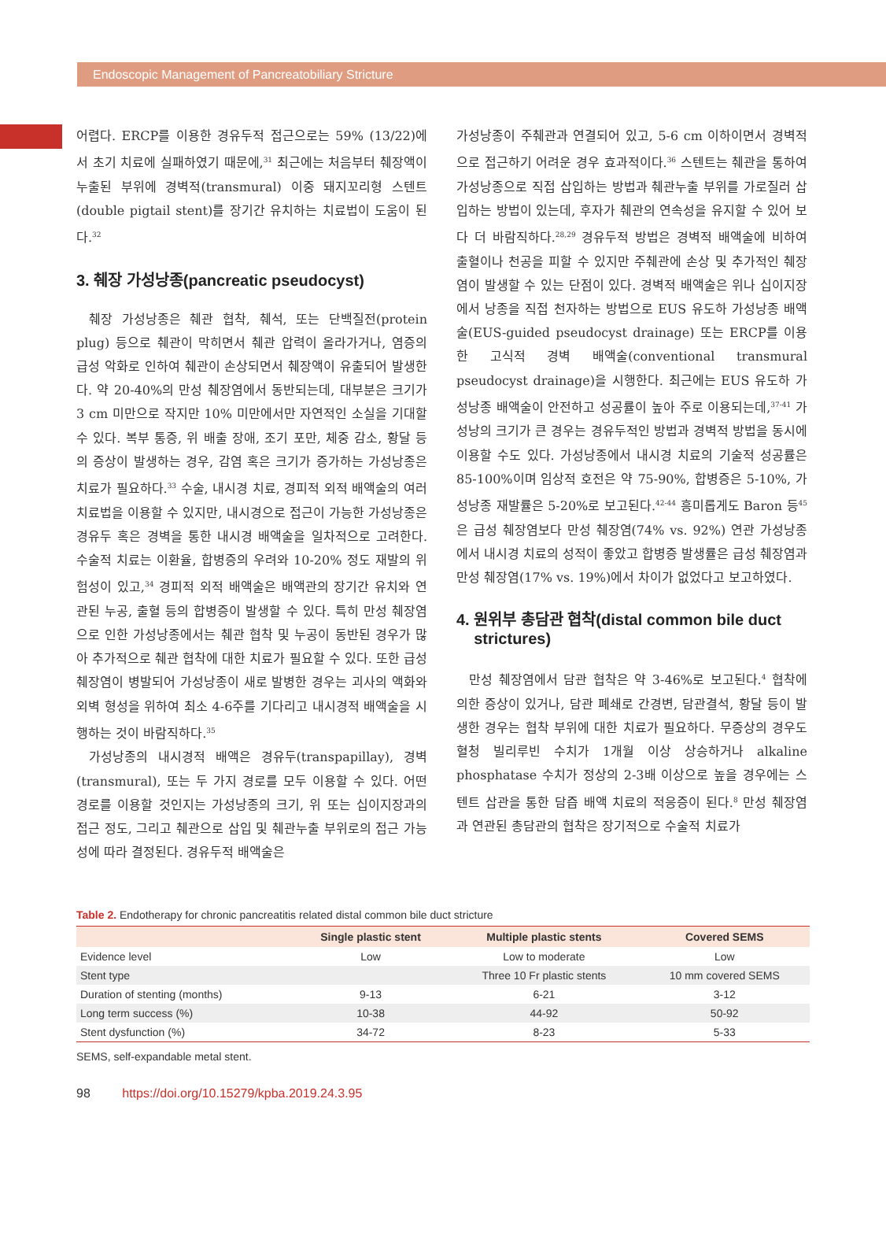Endoscopic Management of Pancreatobiliary Stricture
어렵다. ERCP를 이용한 경유두적 접근으로는 59% (13/22)에서 초기 치료에 실패하였기 때문에,<sup>31</sup> 최근에는 처음부터 췌장액이 누출된 부위에 경벽적(transmural) 이중 돼지꼬리형 스텐트(double pigtail stent)를 장기간 유치하는 치료법이 도움이 된다.<sup>32</sup>
3. 췌장 가성낭종(pancreatic pseudocyst)
췌장 가성낭종은 췌관 협착, 췌석, 또는 단백질전(protein plug) 등으로 췌관이 막히면서 췌관 압력이 올라가거나, 염증의 급성 악화로 인하여 췌관이 손상되면서 췌장액이 유출되어 발생한다. 약 20-40%의 만성 췌장염에서 동반되는데, 대부분은 크기가 3 cm 미만으로 작지만 10% 미만에서만 자연적인 소실을 기대할 수 있다. 복부 통증, 위 배출 장애, 조기 포만, 체중 감소, 황달 등의 증상이 발생하는 경우, 감염 혹은 크기가 증가하는 가성낭종은 치료가 필요하다.<sup>33</sup> 수술, 내시경 치료, 경피적 외적 배액술의 여러 치료법을 이용할 수 있지만, 내시경으로 접근이 가능한 가성낭종은 경유두 혹은 경벽을 통한 내시경 배액술을 일차적으로 고려한다. 수술적 치료는 이환율, 합병증의 우려와 10-20% 정도 재발의 위험성이 있고,<sup>34</sup> 경피적 외적 배액술은 배액관의 장기간 유치와 연관된 누공, 출혈 등의 합병증이 발생할 수 있다. 특히 만성 췌장염으로 인한 가성낭종에서는 췌관 협착 및 누공이 동반된 경우가 많아 추가적으로 췌관 협착에 대한 치료가 필요할 수 있다. 또한 급성 췌장염이 병발되어 가성낭종이 새로 발병한 경우는 괴사의 액화와 외벽 형성을 위하여 최소 4-6주를 기다리고 내시경적 배액술을 시행하는 것이 바람직하다.<sup>35</sup>
가성낭종의 내시경적 배액은 경유두(transpapillay), 경벽(transmural), 또는 두 가지 경로를 모두 이용할 수 있다. 어떤 경로를 이용할 것인지는 가성낭종의 크기, 위 또는 십이지장과의 접근 정도, 그리고 췌관으로 삽입 및 췌관누출 부위로의 접근 가능성에 따라 결정된다. 경유두적 배액술은
가성낭종이 주췌관과 연결되어 있고, 5-6 cm 이하이면서 경벽적으로 접근하기 어려운 경우 효과적이다.<sup>36</sup> 스텐트는 췌관을 통하여 가성낭종으로 직접 삽입하는 방법과 췌관누출 부위를 가로질러 삽입하는 방법이 있는데, 후자가 췌관의 연속성을 유지할 수 있어 보다 더 바람직하다.<sup>28,29</sup> 경유두적 방법은 경벽적 배액술에 비하여 출혈이나 천공을 피할 수 있지만 주췌관에 손상 및 추가적인 췌장염이 발생할 수 있는 단점이 있다. 경벽적 배액술은 위나 십이지장에서 낭종을 직접 천자하는 방법으로 EUS 유도하 가성낭종 배액술(EUS-guided pseudocyst drainage) 또는 ERCP를 이용한 고식적 경벽 배액술(conventional transmural pseudocyst drainage)을 시행한다. 최근에는 EUS 유도하 가성낭종 배액술이 안전하고 성공률이 높아 주로 이용되는데,<sup>37-41</sup> 가성낭의 크기가 큰 경우는 경유두적인 방법과 경벽적 방법을 동시에 이용할 수도 있다. 가성낭종에서 내시경 치료의 기술적 성공률은 85-100%이며 임상적 호전은 약 75-90%, 합병증은 5-10%, 가성낭종 재발률은 5-20%로 보고된다.<sup>42-44</sup> 흥미롭게도 Baron 등<sup>45</sup>은 급성 췌장염보다 만성 췌장염(74% vs. 92%) 연관 가성낭종에서 내시경 치료의 성적이 좋았고 합병증 발생률은 급성 췌장염과 만성 췌장염(17% vs. 19%)에서 차이가 없었다고 보고하였다.
4. 원위부 총담관 협착(distal common bile duct
strictures)
만성 췌장염에서 담관 협착은 약 3-46%로 보고된다.<sup>4</sup> 협착에 의한 증상이 있거나, 담관 폐쇄로 간경변, 담관결석, 황달 등이 발생한 경우는 협착 부위에 대한 치료가 필요하다. 무증상의 경우도 혈청 빌리루빈 수치가 1개월 이상 상승하거나 alkaline phosphatase 수치가 정상의 2-3배 이상으로 높을 경우에는 스텐트 삽관을 통한 담즙 배액 치료의 적응증이 된다.<sup>8</sup> 만성 췌장염과 연관된 총담관의 협착은 장기적으로 수술적 치료가
Table 2. Endotherapy for chronic pancreatitis related distal common bile duct stricture
| | Single plastic stent | Multiple plastic stents | Covered SEMS |
| --- | --- | --- | --- |
| Evidence level | Low | Low to moderate | Low |
| Stent type | | Three 10 Fr plastic stents | 10 mm covered SEMS |
| Duration of stenting (months) | 9-13 | 6-21 | 3-12 |
| Long term success (%) | 10-38 | 44-92 | 50-92 |
| Stent dysfunction (%) | 34-72 | 8-23 | 5-33 |
SEMS, self-expandable metal stent.
98 https://doi.org/10.15279/kpba.2019.24.3.95